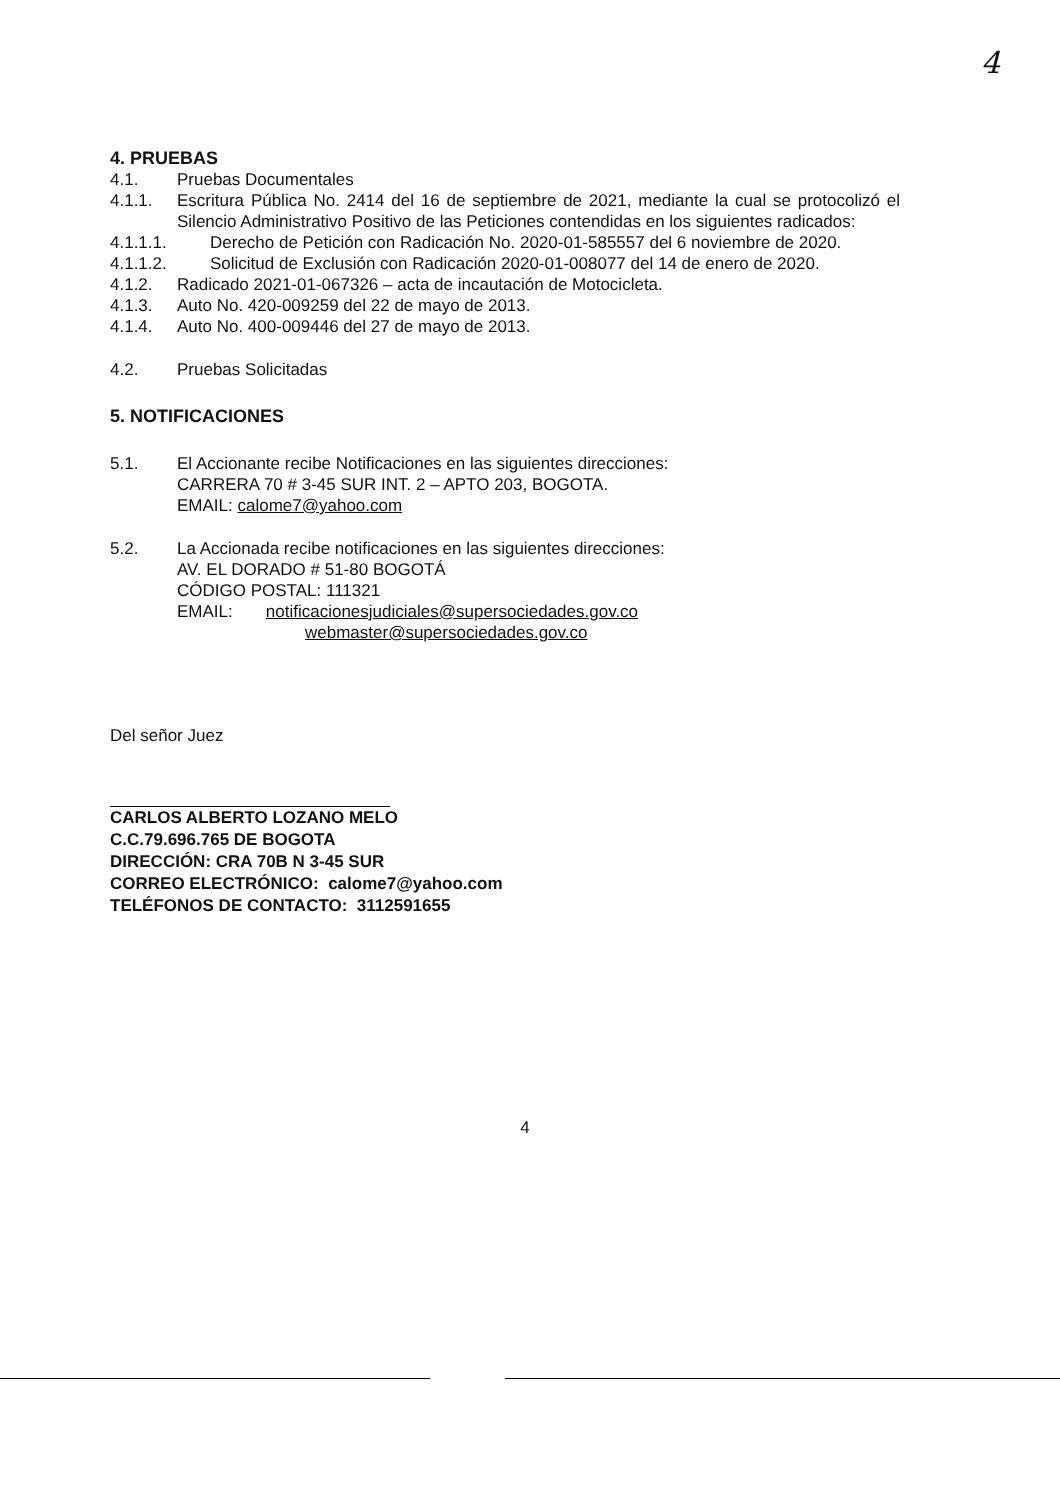4
4. PRUEBAS
4.1. Pruebas Documentales
4.1.1. Escritura Pública No. 2414 del 16 de septiembre de 2021, mediante la cual se protocolizó el Silencio Administrativo Positivo de las Peticiones contendidas en los siguientes radicados:
4.1.1.1. Derecho de Petición con Radicación No. 2020-01-585557 del 6 noviembre de 2020.
4.1.1.2. Solicitud de Exclusión con Radicación 2020-01-008077 del 14 de enero de 2020.
4.1.2. Radicado 2021-01-067326 – acta de incautación de Motocicleta.
4.1.3. Auto No. 420-009259 del 22 de mayo de 2013.
4.1.4. Auto No. 400-009446 del 27 de mayo de 2013.
4.2. Pruebas Solicitadas
5. NOTIFICACIONES
5.1. El Accionante recibe Notificaciones en las siguientes direcciones:
CARRERA 70 # 3-45 SUR INT. 2 – APTO 203, BOGOTA.
EMAIL: calome7@yahoo.com
5.2. La Accionada recibe notificaciones en las siguientes direcciones:
AV. EL DORADO # 51-80 BOGOTÁ
CÓDIGO POSTAL: 111321
EMAIL: notificacionesjudiciales@supersociedades.gov.co
webmaster@supersociedades.gov.co
Del señor Juez
CARLOS ALBERTO LOZANO MELO
C.C.79.696.765 DE BOGOTA
DIRECCIÓN: CRA 70B N 3-45 SUR
CORREO ELECTRÓNICO: calome7@yahoo.com
TELÉFONOS DE CONTACTO: 3112591655
4